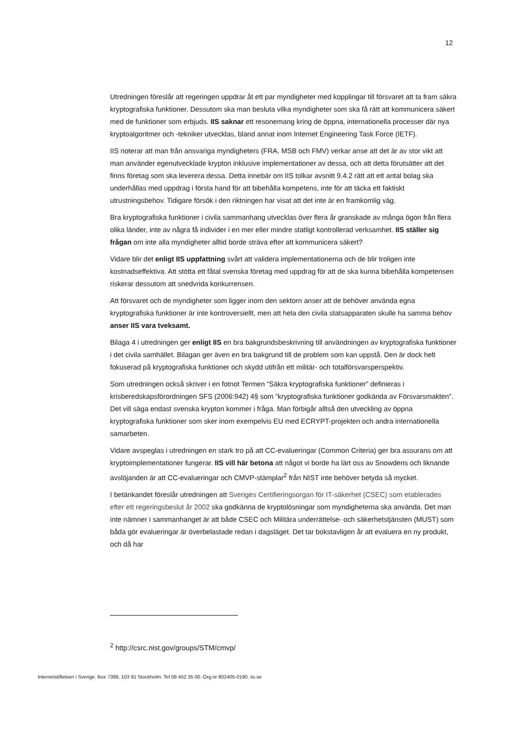12
Utredningen föreslår att regeringen uppdrar åt ett par myndigheter med kopplingar till försvaret att ta fram säkra kryptografiska funktioner. Dessutom ska man besluta vilka myndigheter som ska få rätt att kommunicera säkert med de funktioner som erbjuds. IIS saknar ett resonemang kring de öppna, internationella processer där nya kryptoalgoritmer och -tekniker utvecklas, bland annat inom Internet Engineering Task Force (IETF).
IIS noterar att man från ansvariga myndigheters (FRA, MSB och FMV) verkar anse att det är av stor vikt att man använder egenutvecklade krypton inklusive implementationer av dessa, och att detta förutsätter att det finns företag som ska leverera dessa. Detta innebär om IIS tolkar avsnitt 9.4.2 rätt att ett antal bolag ska underhållas med uppdrag i första hand för att bibehålla kompetens, inte för att täcka ett faktiskt utrustningsbehov. Tidigare försök i den riktningen har visat att det inte är en framkomlig väg.
Bra kryptografiska funktioner i civila sammanhang utvecklas över flera år granskade av många ögon från flera olika länder, inte av några få individer i en mer eller mindre statligt kontrollerad verksamhet. IIS ställer sig frågan om inte alla myndigheter alltid borde sträva efter att kommunicera säkert?
Vidare blir det enligt IIS uppfattning svårt att validera implementationerna och de blir troligen inte kostnadseffektiva. Att stötta ett fåtal svenska företag med uppdrag för att de ska kunna bibehålla kompetensen riskerar dessutom att snedvrida konkurrensen.
Att försvaret och de myndigheter som ligger inom den sektorn anser att de behöver använda egna kryptografiska funktioner är inte kontroversiellt, men att hela den civila statsapparaten skulle ha samma behov anser IIS vara tveksamt.
Bilaga 4 i utredningen ger enligt IIS en bra bakgrundsbeskrivning till användningen av kryptografiska funktioner i det civila samhället. Bilagan ger även en bra bakgrund till de problem som kan uppstå. Den är dock helt fokuserad på kryptografiska funktioner och skydd utifrån ett militär- och totalförsvarsperspektiv.
Som utredningen också skriver i en fotnot Termen ”Säkra kryptografiska funktioner” definieras i krisberedskapsförordningen SFS (2006:942) 4§ som ”kryptografiska funktioner godkända av Försvarsmakten". Det vill säga endast svenska krypton kommer i fråga. Man förbigår alltså den utveckling av öppna kryptografiska funktioner som sker inom exempelvis EU med ECRYPT-projekten och andra internationella samarbeten.
Vidare avspeglas i utredningen en stark tro på att CC-evalueringar (Common Criteria) ger bra assurans om att kryptoimplementationer fungerar. IIS vill här betona att något vi borde ha lärt oss av Snowdens och liknande avslöjanden är att CC-evalueringar och CMVP-stämplar<sup>2</sup> från NIST inte behöver betyda så mycket.
I betänkandet föreslår utredningen att Sveriges Certifieringsorgan för IT-säkerhet (CSEC) som etablerades efter ett regeringsbeslut år 2002 ska godkänna de kryptolösningar som myndigheterna ska använda. Det man inte nämner i sammanhanget är att både CSEC och Militära underrättelse- och säkerhetstjänsten (MUST) som båda gör evalueringar är överbelastade redan i dagsläget. Det tar bokstavligen år att evaluera en ny produkt, och då har
<sup>2</sup> http://csrc.nist.gov/groups/STM/cmvp/
Internetstiftelsen i Sverige. Box 7399, 103 91 Stockholm. Tel 08 452 35 00. Org.nr 802405-0190. iis.se